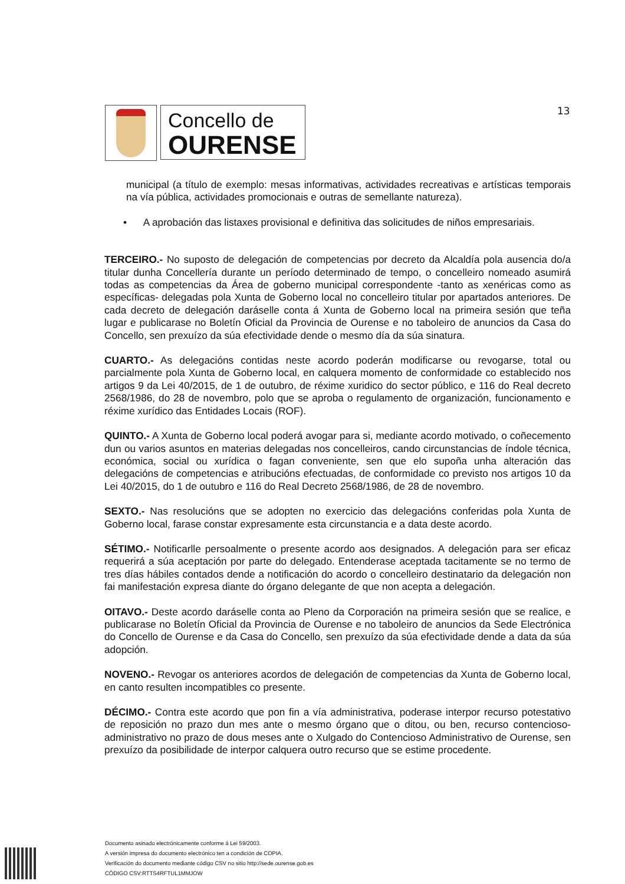Concello de
OURENSE
13
municipal (a título de exemplo: mesas informativas, actividades recreativas e artísticas temporais na vía pública, actividades promocionais e outras de semellante natureza).
• A aprobación das listaxes provisional e definitiva das solicitudes de niños empresariais.
TERCEIRO.- No suposto de delegación de competencias por decreto da Alcaldía pola ausencia do/a titular dunha Concellería durante un período determinado de tempo, o concelleiro nomeado asumirá todas as competencias da Área de goberno municipal correspondente -tanto as xenéricas como as específicas- delegadas pola Xunta de Goberno local no concelleiro titular por apartados anteriores. De cada decreto de delegación daráselle conta á Xunta de Goberno local na primeira sesión que teña lugar e publicarase no Boletín Oficial da Provincia de Ourense e no taboleiro de anuncios da Casa do Concello, sen prexuízo da súa efectividade dende o mesmo día da súa sinatura.
CUARTO.- As delegacións contidas neste acordo poderán modificarse ou revogarse, total ou parcialmente pola Xunta de Goberno local, en calquera momento de conformidade co establecido nos artigos 9 da Lei 40/2015, de 1 de outubro, de réxime xuridico do sector público, e 116 do Real decreto 2568/1986, do 28 de novembro, polo que se aproba o regulamento de organización, funcionamento e réxime xurídico das Entidades Locais (ROF).
QUINTO.- A Xunta de Goberno local poderá avogar para si, mediante acordo motivado, o coñecemento dun ou varios asuntos en materias delegadas nos concelleiros, cando circunstancias de índole técnica, económica, social ou xurídica o fagan conveniente, sen que elo supoña unha alteración das delegacións de competencias e atribucións efectuadas, de conformidade co previsto nos artigos 10 da Lei 40/2015, do 1 de outubro e 116 do Real Decreto 2568/1986, de 28 de novembro.
SEXTO.- Nas resolucións que se adopten no exercicio das delegacións conferidas pola Xunta de Goberno local, farase constar expresamente esta circunstancia e a data deste acordo.
SÉTIMO.- Notificarlle persoalmente o presente acordo aos designados. A delegación para ser eficaz requerirá a súa aceptación por parte do delegado. Entenderase aceptada tacitamente se no termo de tres días hábiles contados dende a notificación do acordo o concelleiro destinatario da delegación non fai manifestación expresa diante do órgano delegante de que non acepta a delegación.
OITAVO.- Deste acordo daráselle conta ao Pleno da Corporación na primeira sesión que se realice, e publicarase no Boletín Oficial da Provincia de Ourense e no taboleiro de anuncios da Sede Electrónica do Concello de Ourense e da Casa do Concello, sen prexuízo da súa efectividade dende a data da súa adopción.
NOVENO.- Revogar os anteriores acordos de delegación de competencias da Xunta de Goberno local, en canto resulten incompatibles co presente.
DÉCIMO.- Contra este acordo que pon fin a vía administrativa, poderase interpor recurso potestativo de reposición no prazo dun mes ante o mesmo órgano que o ditou, ou ben, recurso contencioso- administrativo no prazo de dous meses ante o Xulgado do Contencioso Administrativo de Ourense, sen prexuízo da posibilidade de interpor calquera outro recurso que se estime procedente.
Documento asinado electrónicamente conforme á Lei 59/2003.
A versión impresa do documento electrónico ten a condición de COPIA.
Verificación do documento mediante código CSV no sitio http://sede.ourense.gob.es
CÓDIGO CSV:RTTS4RFTUL1MMJOW